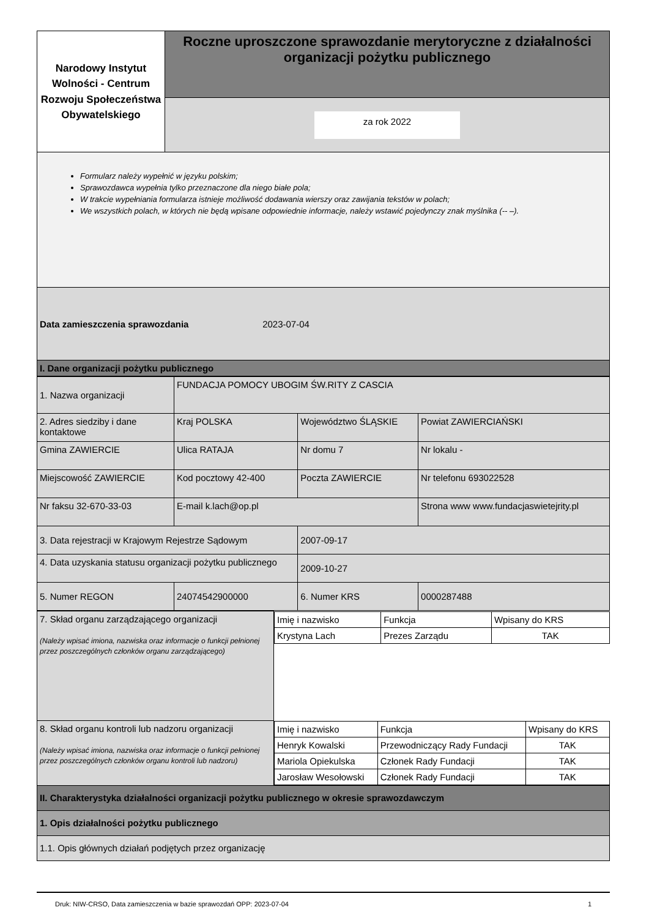| Narodowy Instytut Wolności - Centrum Rozwoju Społeczeństwa Obywatelskiego | Roczne uproszczone sprawozdanie merytoryczne z działalności organizacji pożytku publicznego |
| | za rok 2022 |
| Formularz należy wypełnić w języku polskim; Sprawozdawca wypełnia tylko przeznaczone dla niego białe pola; W trakcie wypełniania formularza istnieje możliwość dodawania wierszy oraz zawijania tekstów w polach; We wszystkich polach, w których nie będą wpisane odpowiednie informacje, należy wstawić pojedynczy znak myślnika (-- –). | |
| Data zamieszczenia sprawozdania 2023-07-04 | |
| I. Dane organizacji pożytku publicznego | |
| 1. Nazwa organizacji | FUNDACJA POMOCY UBOGIM ŚW.RITY Z CASCIA | | | |
| 2. Adres siedziby i dane kontaktowe | Kraj POLSKA | Województwo ŚLĄSKIE | | Powiat ZAWIERCIAŃSKI |
| Gmina ZAWIERCIE | Ulica RATAJA | Nr domu 7 | | Nr lokalu - |
| Miejscowość ZAWIERCIE | Kod pocztowy 42-400 | Poczta ZAWIERCIE | | Nr telefonu 693022528 |
| Nr faksu 32-670-33-03 | E-mail k.lach@op.pl | | Strona www www.fundacjaswietejrity.pl | |
| 3. Data rejestracji w Krajowym Rejestrze Sądowym | | 2007-09-17 | | |
| 4. Data uzyskania statusu organizacji pożytku publicznego | | 2009-10-27 | | |
| 5. Numer REGON | 24074542900000 | 6. Numer KRS | 0000287488 | |
| 7. Skład organu zarządzającego organizacji (Należy wpisać imiona, nazwiska oraz informacje o funkcji pełnionej przez poszczególnych członków organu zarządzającego) | / Imię i nazwisko / Funkcja / Wpisany do KRS / / Krystyna Lach / Prezes Zarządu / TAK / |
| 8. Skład organu kontroli lub nadzoru organizacji (Należy wpisać imiona, nazwiska oraz informacje o funkcji pełnionej przez poszczególnych członków organu kontroli lub nadzoru) | / Imię i nazwisko / Funkcja / Wpisany do KRS / / Henryk Kowalski / Przewodniczący Rady Fundacji / TAK / / Mariola Opiekulska / Członek Rady Fundacji / TAK / / Jarosław Wesołowski / Członek Rady Fundacji / TAK / |
| II. Charakterystyka działalności organizacji pożytku publicznego w okresie sprawozdawczym | |
| 1. Opis działalności pożytku publicznego | |
| 1.1. Opis głównych działań podjętych przez organizację | |
Druk: NIW-CRSO, Data zamieszczenia w bazie sprawozdań OPP: 2023-07-04 1